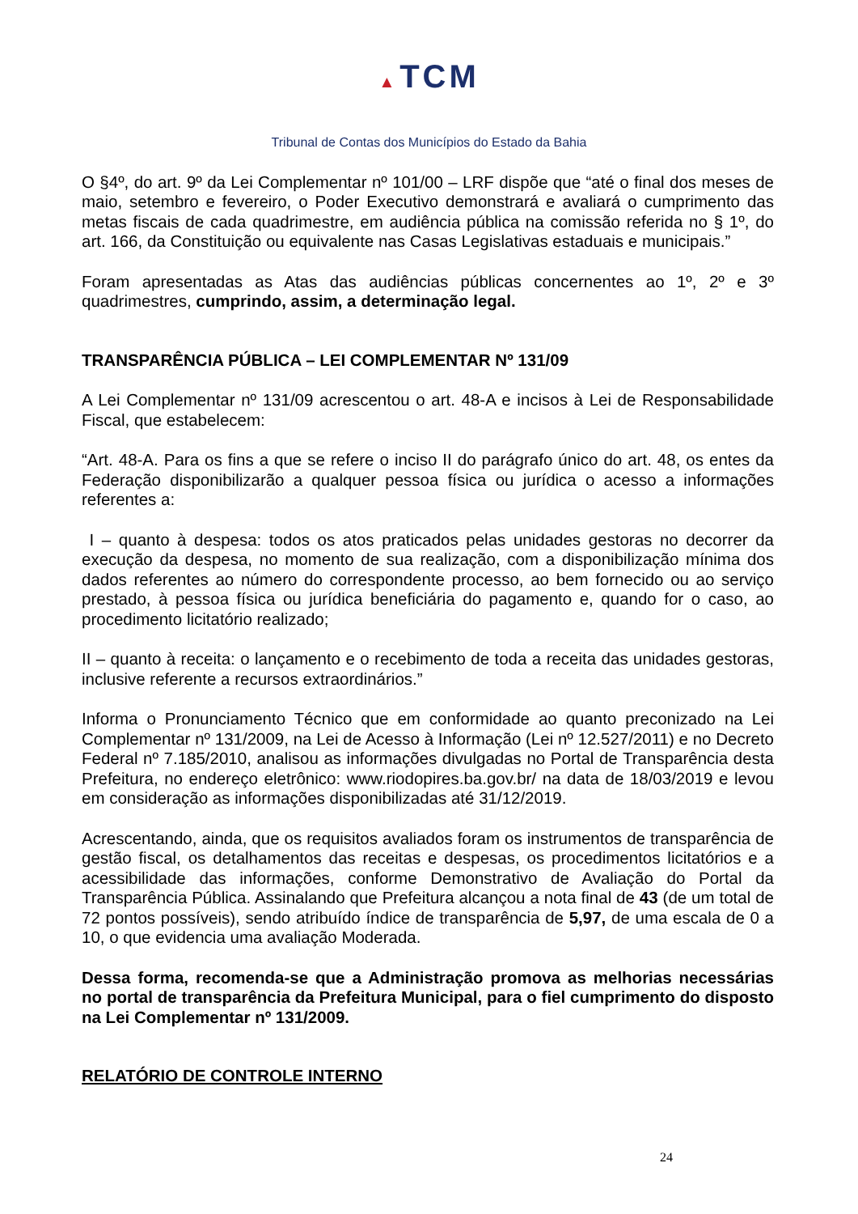▲ TCM
Tribunal de Contas dos Municípios do Estado da Bahia
O §4º, do art. 9º da Lei Complementar nº 101/00 – LRF dispõe que “até o final dos meses de maio, setembro e fevereiro, o Poder Executivo demonstrará e avaliará o cumprimento das metas fiscais de cada quadrimestre, em audiência pública na comissão referida no § 1º, do art. 166, da Constituição ou equivalente nas Casas Legislativas estaduais e municipais.”
Foram apresentadas as Atas das audiências públicas concernentes ao 1º, 2º e 3º quadrimestres, cumprindo, assim, a determinação legal.
TRANSPARÊNCIA PÚBLICA – LEI COMPLEMENTAR Nº 131/09
A Lei Complementar nº 131/09 acrescentou o art. 48-A e incisos à Lei de Responsabilidade Fiscal, que estabelecem:
“Art. 48-A. Para os fins a que se refere o inciso II do parágrafo único do art. 48, os entes da Federação disponibilizarão a qualquer pessoa física ou jurídica o acesso a informações referentes a:
I – quanto à despesa: todos os atos praticados pelas unidades gestoras no decorrer da execução da despesa, no momento de sua realização, com a disponibilização mínima dos dados referentes ao número do correspondente processo, ao bem fornecido ou ao serviço prestado, à pessoa física ou jurídica beneficiária do pagamento e, quando for o caso, ao procedimento licitatório realizado;
II – quanto à receita: o lançamento e o recebimento de toda a receita das unidades gestoras, inclusive referente a recursos extraordinários.”
Informa o Pronunciamento Técnico que em conformidade ao quanto preconizado na Lei Complementar nº 131/2009, na Lei de Acesso à Informação (Lei nº 12.527/2011) e no Decreto Federal nº 7.185/2010, analisou as informações divulgadas no Portal de Transparência desta Prefeitura, no endereço eletrônico: www.riodopires.ba.gov.br/ na data de 18/03/2019 e levou em consideração as informações disponibilizadas até 31/12/2019.
Acrescentando, ainda, que os requisitos avaliados foram os instrumentos de transparência de gestão fiscal, os detalhamentos das receitas e despesas, os procedimentos licitatórios e a acessibilidade das informações, conforme Demonstrativo de Avaliação do Portal da Transparência Pública. Assinalando que Prefeitura alcançou a nota final de 43 (de um total de 72 pontos possíveis), sendo atribuído índice de transparência de 5,97, de uma escala de 0 a 10, o que evidencia uma avaliação Moderada.
Dessa forma, recomenda-se que a Administração promova as melhorias necessárias no portal de transparência da Prefeitura Municipal, para o fiel cumprimento do disposto na Lei Complementar nº 131/2009.
RELATÓRIO DE CONTROLE INTERNO
24